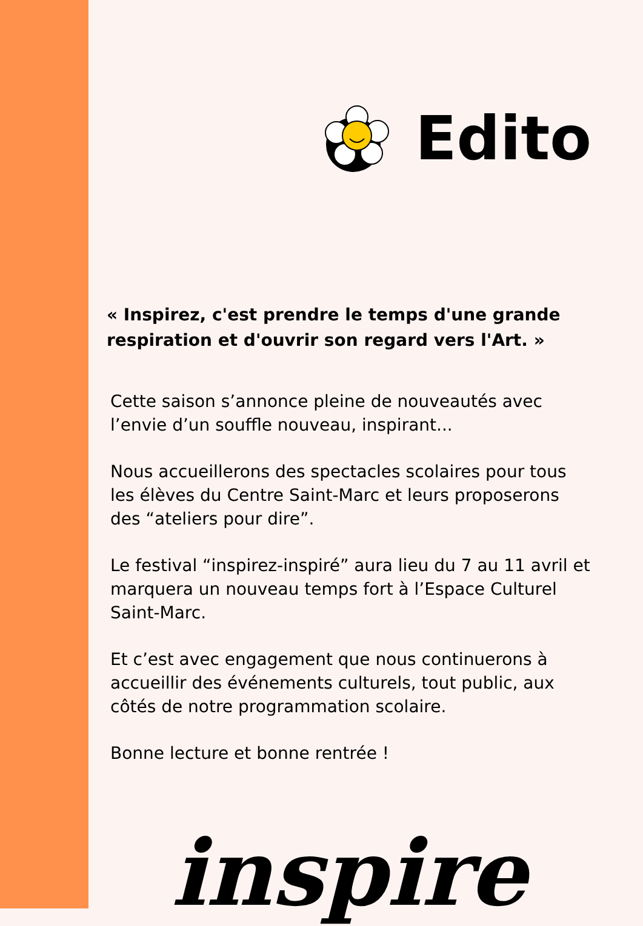Edito
« Inspirez, c'est prendre le temps d'une grande respiration et d'ouvrir son regard vers l'Art. »
Cette saison s’annonce pleine de nouveautés avec l’envie d’un souffle nouveau, inspirant...
Nous accueillerons des spectacles scolaires pour tous les élèves du Centre Saint-Marc et leurs proposerons des “ateliers pour dire”.
Le festival “inspirez-inspiré” aura lieu du 7 au 11 avril et marquera un nouveau temps fort à l’Espace Culturel Saint-Marc.
Et c’est avec engagement que nous continuerons à accueillir des événements culturels, tout public, aux côtés de notre programmation scolaire.
Bonne lecture et bonne rentrée !
inspire